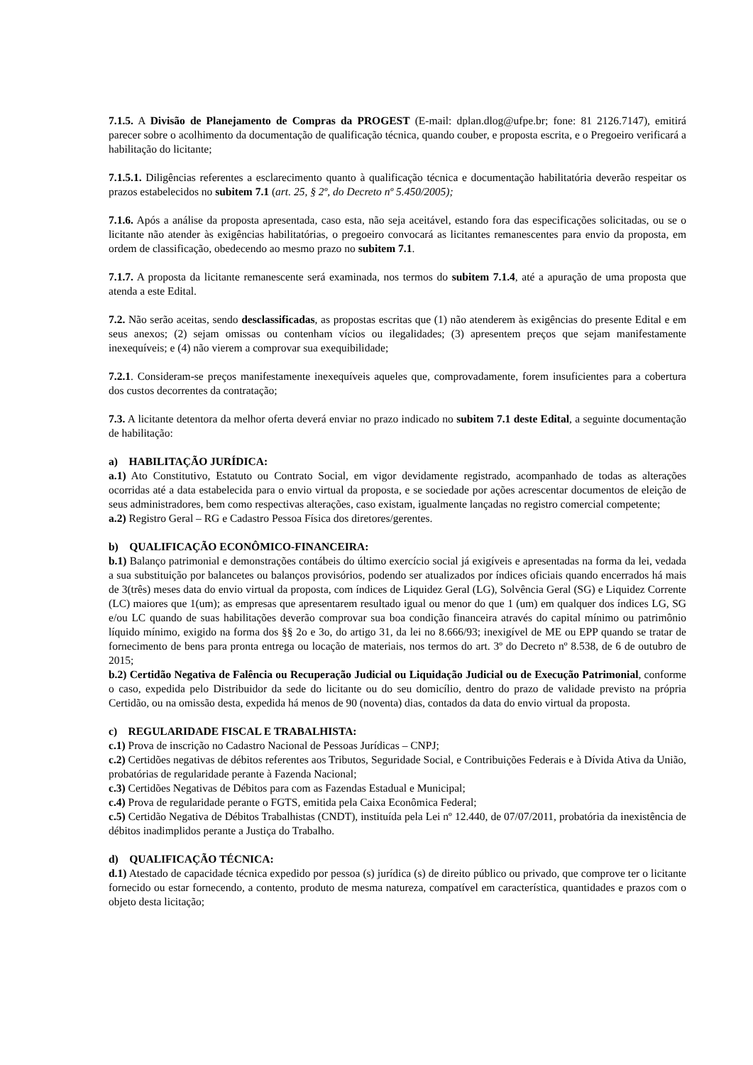7.1.5. A Divisão de Planejamento de Compras da PROGEST (E-mail: dplan.dlog@ufpe.br; fone: 81 2126.7147), emitirá parecer sobre o acolhimento da documentação de qualificação técnica, quando couber, e proposta escrita, e o Pregoeiro verificará a habilitação do licitante;
7.1.5.1. Diligências referentes a esclarecimento quanto à qualificação técnica e documentação habilitatória deverão respeitar os prazos estabelecidos no subitem 7.1 (art. 25, § 2º, do Decreto nº 5.450/2005);
7.1.6. Após a análise da proposta apresentada, caso esta, não seja aceitável, estando fora das especificações solicitadas, ou se o licitante não atender às exigências habilitatórias, o pregoeiro convocará as licitantes remanescentes para envio da proposta, em ordem de classificação, obedecendo ao mesmo prazo no subitem 7.1.
7.1.7. A proposta da licitante remanescente será examinada, nos termos do subitem 7.1.4, até a apuração de uma proposta que atenda a este Edital.
7.2. Não serão aceitas, sendo desclassificadas, as propostas escritas que (1) não atenderem às exigências do presente Edital e em seus anexos; (2) sejam omissas ou contenham vícios ou ilegalidades; (3) apresentem preços que sejam manifestamente inexequíveis; e (4) não vierem a comprovar sua exequibilidade;
7.2.1. Consideram-se preços manifestamente inexequíveis aqueles que, comprovadamente, forem insuficientes para a cobertura dos custos decorrentes da contratação;
7.3. A licitante detentora da melhor oferta deverá enviar no prazo indicado no subitem 7.1 deste Edital, a seguinte documentação de habilitação:
a) HABILITAÇÃO JURÍDICA:
a.1) Ato Constitutivo, Estatuto ou Contrato Social, em vigor devidamente registrado, acompanhado de todas as alterações ocorridas até a data estabelecida para o envio virtual da proposta, e se sociedade por ações acrescentar documentos de eleição de seus administradores, bem como respectivas alterações, caso existam, igualmente lançadas no registro comercial competente;
a.2) Registro Geral – RG e Cadastro Pessoa Física dos diretores/gerentes.
b) QUALIFICAÇÃO ECONÔMICO-FINANCEIRA:
b.1) Balanço patrimonial e demonstrações contábeis do último exercício social já exigíveis e apresentadas na forma da lei, vedada a sua substituição por balancetes ou balanços provisórios, podendo ser atualizados por índices oficiais quando encerrados há mais de 3(três) meses data do envio virtual da proposta, com índices de Liquidez Geral (LG), Solvência Geral (SG) e Liquidez Corrente (LC) maiores que 1(um); as empresas que apresentarem resultado igual ou menor do que 1 (um) em qualquer dos índices LG, SG e/ou LC quando de suas habilitações deverão comprovar sua boa condição financeira através do capital mínimo ou patrimônio líquido mínimo, exigido na forma dos §§ 2o e 3o, do artigo 31, da lei no 8.666/93; inexigível de ME ou EPP quando se tratar de fornecimento de bens para pronta entrega ou locação de materiais, nos termos do art. 3º do Decreto nº 8.538, de 6 de outubro de 2015;
b.2) Certidão Negativa de Falência ou Recuperação Judicial ou Liquidação Judicial ou de Execução Patrimonial, conforme o caso, expedida pelo Distribuidor da sede do licitante ou do seu domicílio, dentro do prazo de validade previsto na própria Certidão, ou na omissão desta, expedida há menos de 90 (noventa) dias, contados da data do envio virtual da proposta.
c) REGULARIDADE FISCAL E TRABALHISTA:
c.1) Prova de inscrição no Cadastro Nacional de Pessoas Jurídicas – CNPJ;
c.2) Certidões negativas de débitos referentes aos Tributos, Seguridade Social, e Contribuições Federais e à Dívida Ativa da União, probatórias de regularidade perante à Fazenda Nacional;
c.3) Certidões Negativas de Débitos para com as Fazendas Estadual e Municipal;
c.4) Prova de regularidade perante o FGTS, emitida pela Caixa Econômica Federal;
c.5) Certidão Negativa de Débitos Trabalhistas (CNDT), instituída pela Lei nº 12.440, de 07/07/2011, probatória da inexistência de débitos inadimplidos perante a Justiça do Trabalho.
d) QUALIFICAÇÃO TÉCNICA:
d.1) Atestado de capacidade técnica expedido por pessoa (s) jurídica (s) de direito público ou privado, que comprove ter o licitante fornecido ou estar fornecendo, a contento, produto de mesma natureza, compatível em característica, quantidades e prazos com o objeto desta licitação;